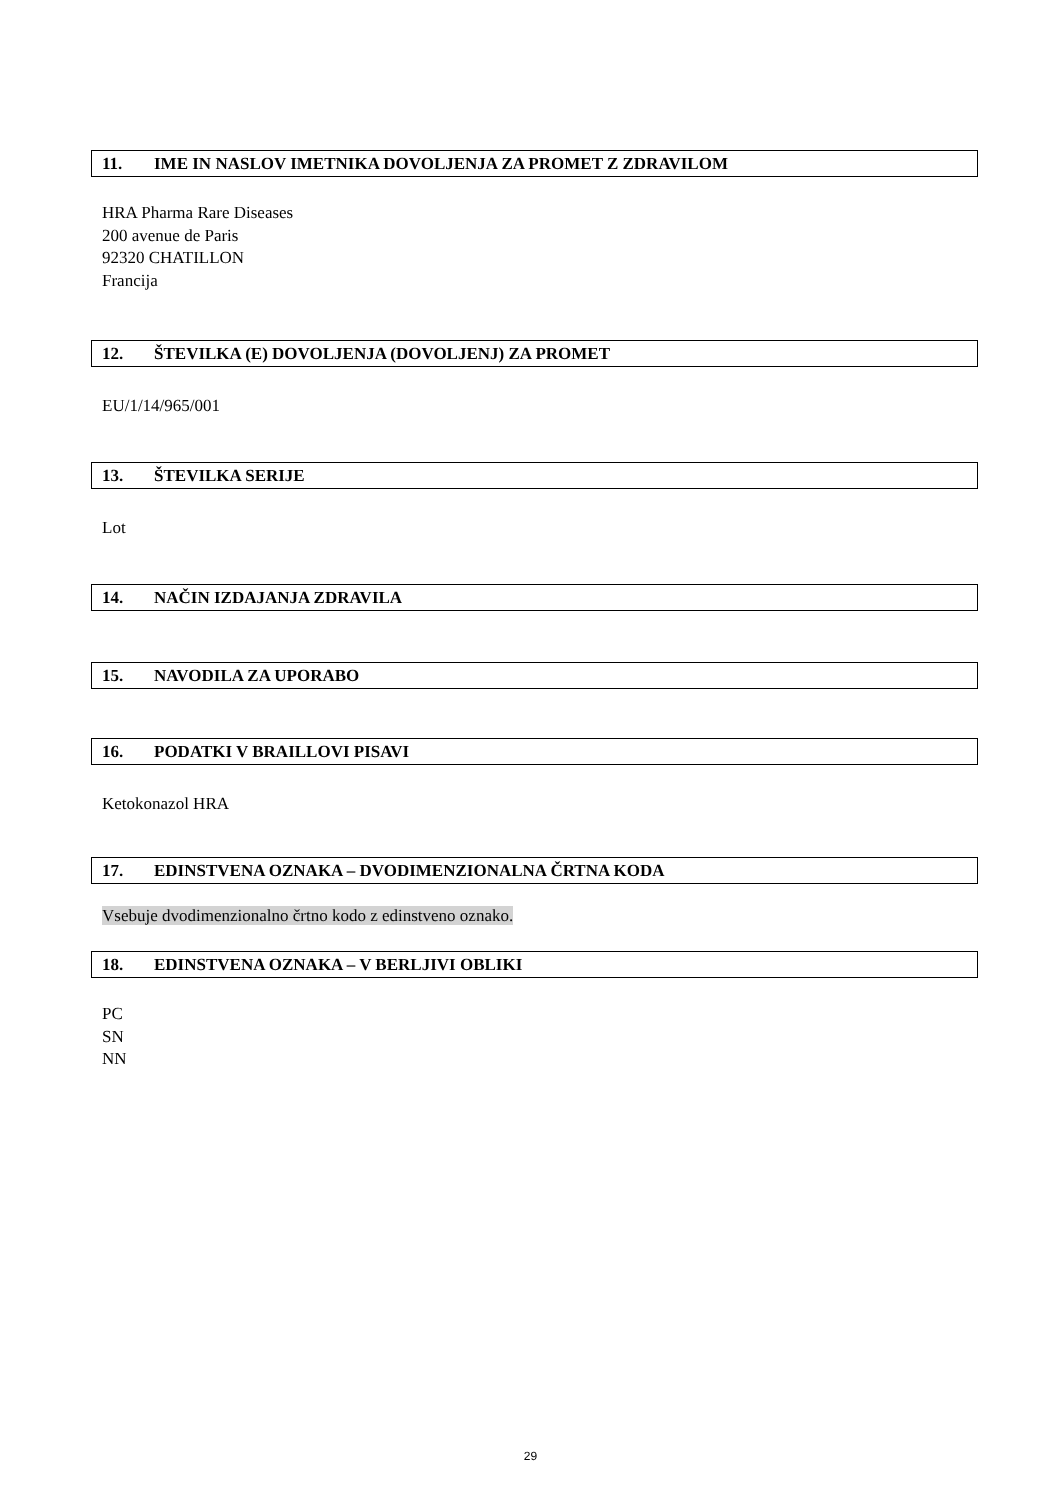11. IME IN NASLOV IMETNIKA DOVOLJENJA ZA PROMET Z ZDRAVILOM
HRA Pharma Rare Diseases
200 avenue de Paris
92320 CHATILLON
Francija
12. ŠTEVILKA (E) DOVOLJENJA (DOVOLJENJ) ZA PROMET
EU/1/14/965/001
13. ŠTEVILKA SERIJE
Lot
14. NAČIN IZDAJANJA ZDRAVILA
15. NAVODILA ZA UPORABO
16. PODATKI V BRAILLOVI PISAVI
Ketokonazol HRA
17. EDINSTVENA OZNAKA – DVODIMENZIONALNA ČRTNA KODA
Vsebuje dvodimenzionalno črtno kodo z edinstveno oznako.
18. EDINSTVENA OZNAKA – V BERLJIVI OBLIKI
PC
SN
NN
29